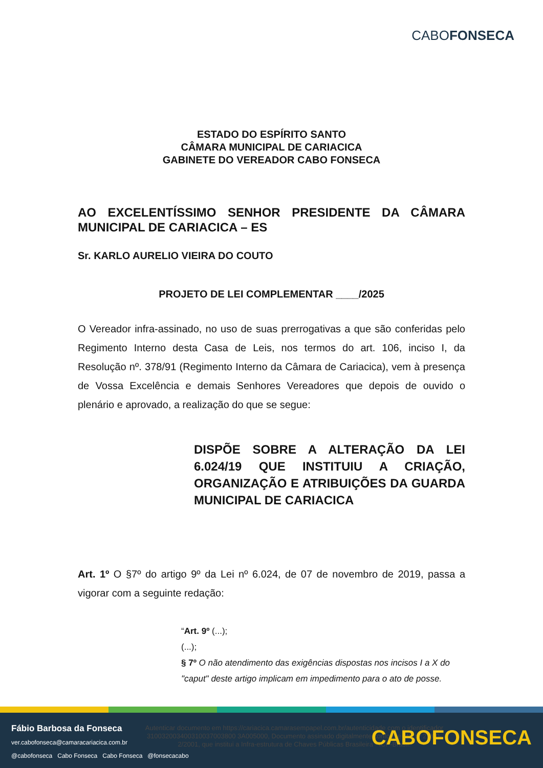CABOFONSECA
ESTADO DO ESPÍRITO SANTO
CÂMARA MUNICIPAL DE CARIACICA
GABINETE DO VEREADOR CABO FONSECA
AO EXCELENTÍSSIMO SENHOR PRESIDENTE DA CÂMARA MUNICIPAL DE CARIACICA – ES
Sr. KARLO AURELIO VIEIRA DO COUTO
PROJETO DE LEI COMPLEMENTAR ____/2025
O Vereador infra-assinado, no uso de suas prerrogativas a que são conferidas pelo Regimento Interno desta Casa de Leis, nos termos do art. 106, inciso I, da Resolução nº. 378/91 (Regimento Interno da Câmara de Cariacica), vem à presença de Vossa Excelência e demais Senhores Vereadores que depois de ouvido o plenário e aprovado, a realização do que se segue:
DISPÕE SOBRE A ALTERAÇÃO DA LEI 6.024/19 QUE INSTITUIU A CRIAÇÃO, ORGANIZAÇÃO E ATRIBUIÇÕES DA GUARDA MUNICIPAL DE CARIACICA
Art. 1º O §7º do artigo 9º da Lei nº 6.024, de 07 de novembro de 2019, passa a vigorar com a seguinte redação:
“Art. 9º (...);
(...);
§ 7º O não atendimento das exigências dispostas nos incisos I a X do "caput" deste artigo implicam em impedimento para o ato de posse.
Fábio Barbosa da Fonseca
ver.cabofonseca@camaracariacica.com.br
@cabofonseca Cabo Fonseca Cabo Fonseca @fonsecacabo
Autenticar documento em https://cariacica.camarasempapel.com.br/autenticidade com o identificador 310032003400310037003800 3A005000, Documento assinado digitalmente conforme MP nº 2.200-2/2001, que institui a Infra-estrutura de Chaves Públicas Brasileira - ICP-Brasil.
CABOFONSECA